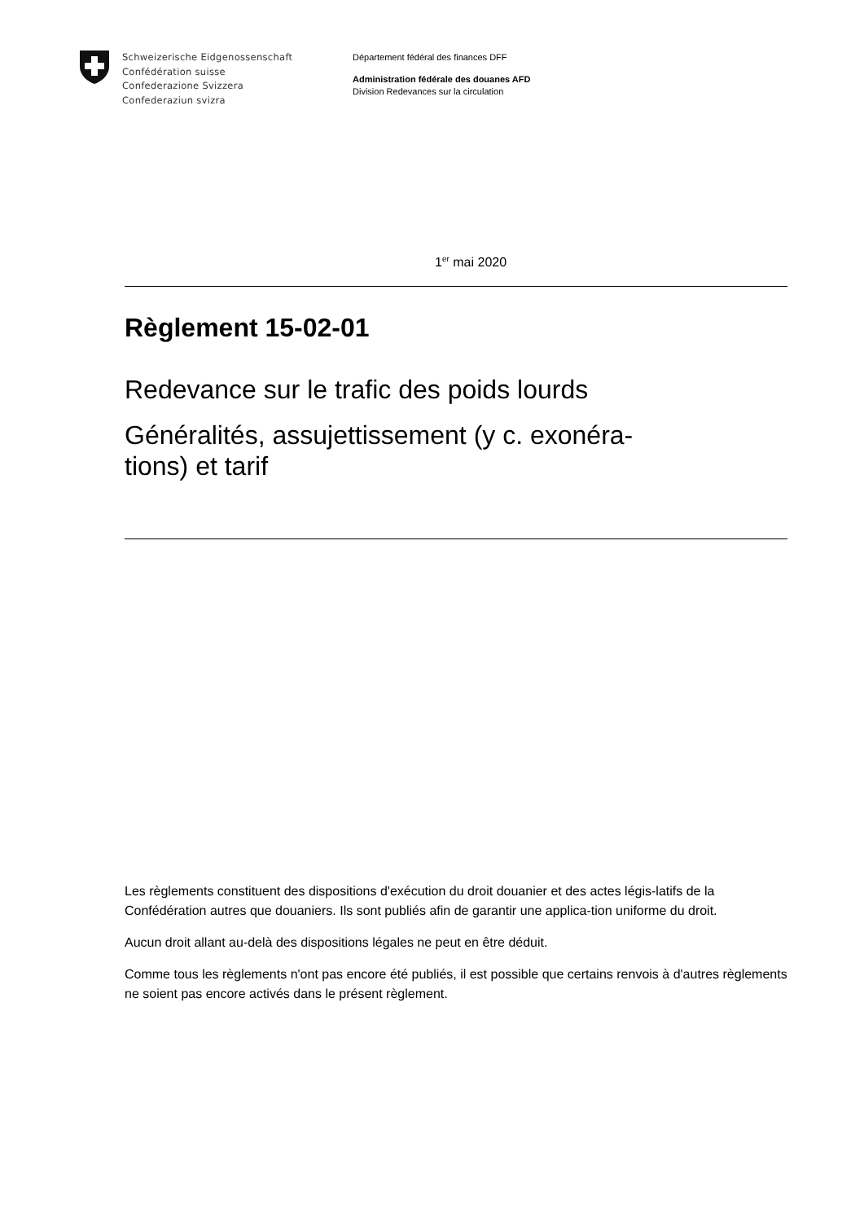Schweizerische Eidgenossenschaft
Confédération suisse
Confederazione Svizzera
Confederaziun svizra
Département fédéral des finances DFF
Administration fédérale des douanes AFD
Division Redevances sur la circulation
1<sup>er</sup> mai 2020
Règlement 15-02-01
Redevance sur le trafic des poids lourds
Généralités, assujettissement (y c. exonéra-
tions) et tarif
Les règlements constituent des dispositions d'exécution du droit douanier et des actes légis-latifs de la Confédération autres que douaniers. Ils sont publiés afin de garantir une applica-tion uniforme du droit.
Aucun droit allant au-delà des dispositions légales ne peut en être déduit.
Comme tous les règlements n'ont pas encore été publiés, il est possible que certains renvois à d'autres règlements ne soient pas encore activés dans le présent règlement.